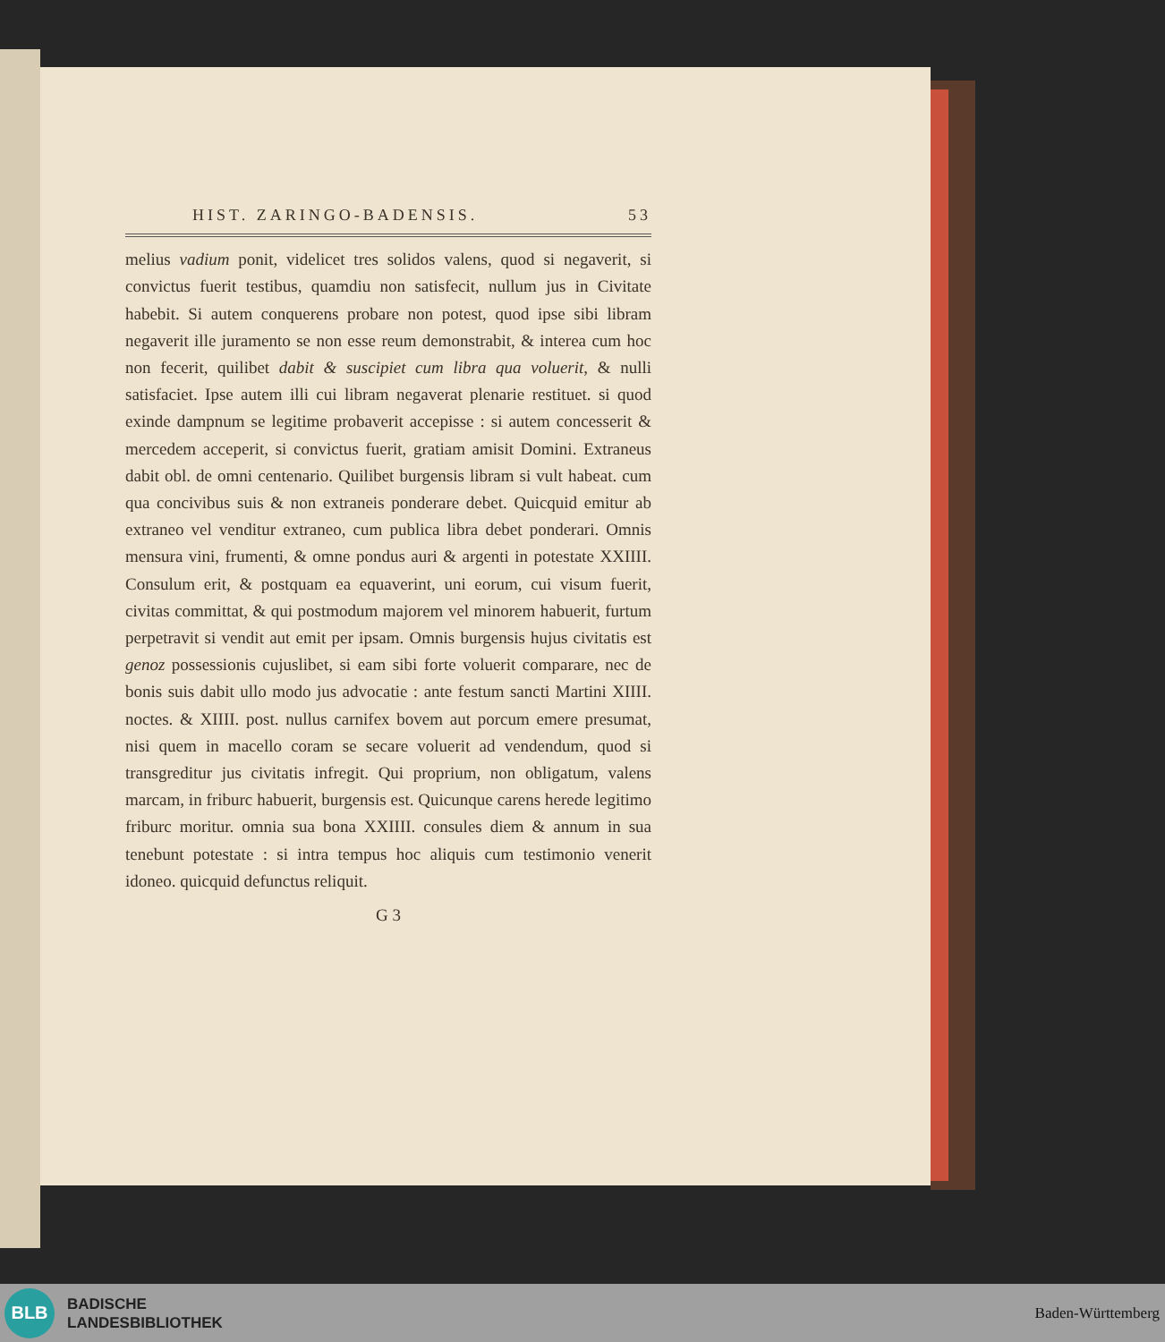HIST. ZARINGO-BADENSIS. 53
melius vadium ponit, videlicet tres solidos valens, quod si negaverit, si convictus fuerit testibus, quamdiu non satisfecit, nullum jus in Civitate habebit. Si autem conquerens probare non potest, quod ipse sibi libram negaverit ille juramento se non esse reum demonstrabit, & interea cum hoc non fecerit, quilibet dabit & suscipiet cum libra qua voluerit, & nulli satisfaciet. Ipse autem illi cui libram negaverat plenarie restituet. si quod exinde dampnum se legitime probaverit accepisse : si autem concesserit & mercedem acceperit, si convictus fuerit, gratiam amisit Domini. Extraneus dabit obl. de omni centenario. Quilibet burgensis libram si vult habeat. cum qua concivibus suis & non extraneis ponderare debet. Quicquid emitur ab extraneo vel venditur extraneo, cum publica libra debet ponderari. Omnis mensura vini, frumenti, & omne pondus auri & argenti in potestate XXIIII. Consulum erit, & postquam ea equaverint, uni eorum, cui visum fuerit, civitas committat, & qui postmodum majorem vel minorem habuerit, furtum perpetravit si vendit aut emit per ipsam. Omnis burgensis hujus civitatis est genoz possessionis cujuslibet, si eam sibi forte voluerit comparare, nec de bonis suis dabit ullo modo jus advocatie : ante festum sancti Martini XIIII. noctes. & XIIII. post. nullus carnifex bovem aut porcum emere presumat, nisi quem in macello coram se secare voluerit ad vendendum, quod si transgreditur jus civitatis infregit. Qui proprium, non obligatum, valens marcam, in friburc habuerit, burgensis est. Quicunque carens herede legitimo friburc moritur. omnia sua bona XXIIII. consules diem & annum in sua tenebunt potestate : si intra tempus hoc aliquis cum testimonio venerit idoneo. quicquid defunctus reliquit.
G 3
BLB
BADISCHE
LANDESBIBLIOTHEK
Baden-Württemberg